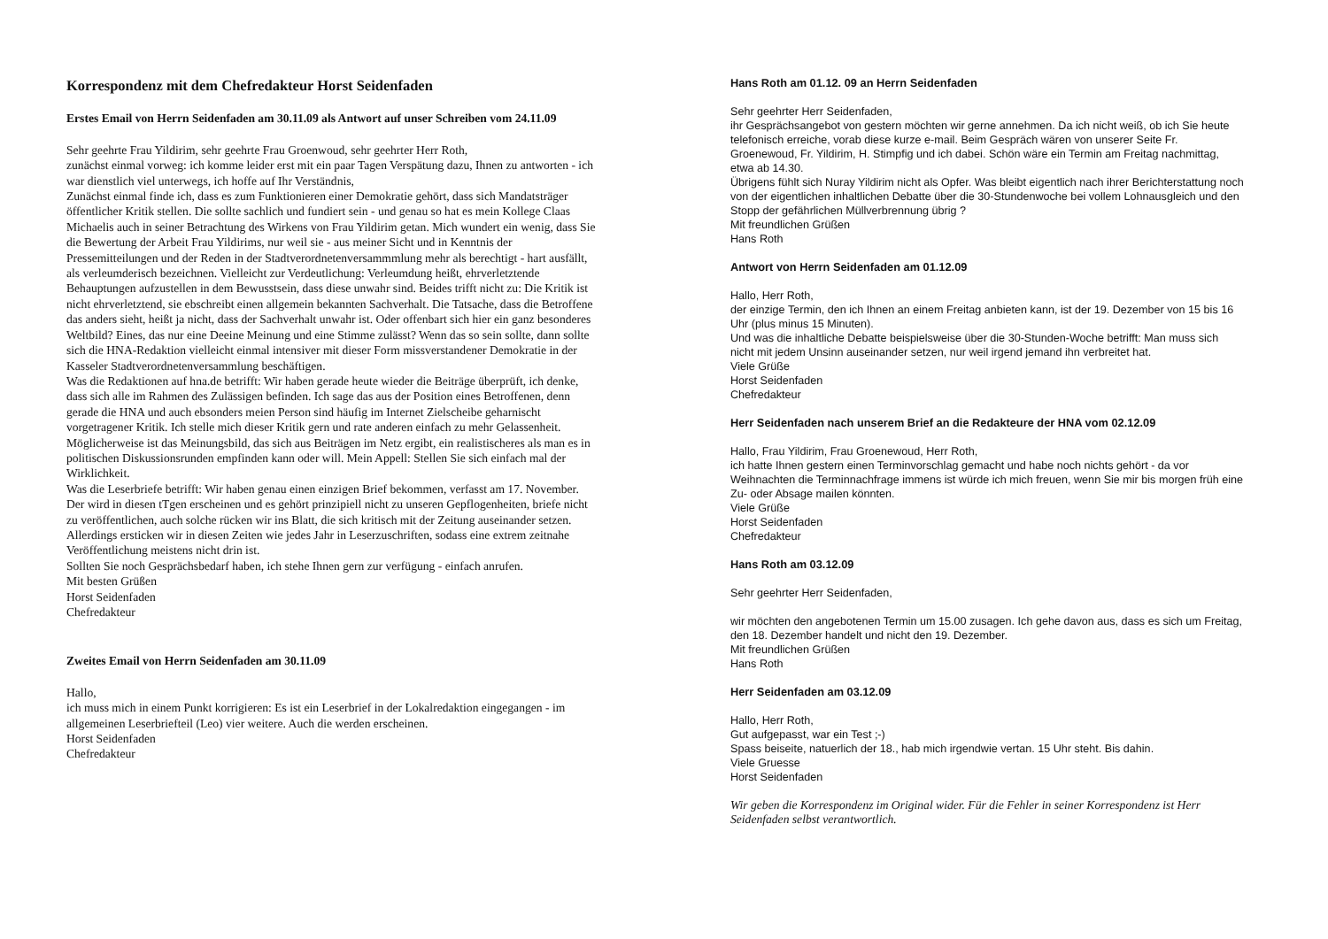Korrespondenz mit dem Chefredakteur Horst Seidenfaden
Erstes Email von Herrn Seidenfaden am 30.11.09 als Antwort auf unser Schreiben vom 24.11.09
Sehr geehrte Frau Yildirim, sehr geehrte Frau Groenwoud, sehr geehrter Herr Roth,
zunächst einmal vorweg: ich komme leider erst mit ein paar Tagen Verspätung dazu, Ihnen zu antworten - ich war dienstlich viel unterwegs, ich hoffe auf Ihr Verständnis,
Zunächst einmal finde ich, dass es zum Funktionieren einer Demokratie gehört, dass sich Mandatsträger öffentlicher Kritik stellen. Die sollte sachlich und fundiert sein - und genau so hat es mein Kollege Claas Michaelis auch in seiner Betrachtung des Wirkens von Frau Yildirim getan. Mich wundert ein wenig, dass Sie die Bewertung der Arbeit Frau Yildirims, nur weil sie - aus meiner Sicht und in Kenntnis der Pressemitteilungen und der Reden in der Stadtverordnetenversammmlung mehr als berechtigt - hart ausfällt, als verleumderisch bezeichnen. Vielleicht zur Verdeutlichung: Verleumdung heißt, ehrverletztende Behauptungen aufzustellen in dem Bewusstsein, dass diese unwahr sind. Beides trifft nicht zu: Die Kritik ist nicht ehrverletztend, sie ebschreibt einen allgemein bekannten Sachverhalt. Die Tatsache, dass die Betroffene das anders sieht, heißt ja nicht, dass der Sachverhalt unwahr ist. Oder offenbart sich hier ein ganz besonderes Weltbild? Eines, das nur eine Deeine Meinung und eine Stimme zulässt? Wenn das so sein sollte, dann sollte sich die HNA-Redaktion vielleicht einmal intensiver mit dieser Form missverstandener Demokratie in der Kasseler Stadtverordnetenversammlung beschäftigen.
Was die Redaktionen auf hna.de betrifft: Wir haben gerade heute wieder die Beiträge überprüft, ich denke, dass sich alle im Rahmen des Zulässigen befinden. Ich sage das aus der Position eines Betroffenen, denn gerade die HNA und auch ebsonders meien Person sind häufig im Internet Zielscheibe geharnischt vorgetragener Kritik. Ich stelle mich dieser Kritik gern und rate anderen einfach zu mehr Gelassenheit. Möglicherweise ist das Meinungsbild, das sich aus Beiträgen im Netz ergibt, ein realistischeres als man es in politischen Diskussionsrunden empfinden kann oder will. Mein Appell: Stellen Sie sich einfach mal der Wirklichkeit.
Was die Leserbriefe betrifft: Wir haben genau einen einzigen Brief bekommen, verfasst am 17. November. Der wird in diesen tTgen erscheinen und es gehört prinzipiell nicht zu unseren Gepflogenheiten, briefe nicht zu veröffentlichen, auch solche rücken wir ins Blatt, die sich kritisch mit der Zeitung auseinander setzen. Allerdings ersticken wir in diesen Zeiten wie jedes Jahr in Leserzuschriften, sodass eine extrem zeitnahe Veröffentlichung meistens nicht drin ist.
Sollten Sie noch Gesprächsbedarf haben, ich stehe Ihnen gern zur verfügung - einfach anrufen.
Mit besten Grüßen
Horst Seidenfaden
Chefredakteur
Zweites Email von Herrn Seidenfaden am 30.11.09
Hallo,
ich muss mich in einem Punkt korrigieren: Es ist ein Leserbrief in der Lokalredaktion eingegangen - im allgemeinen Leserbriefteil (Leo) vier weitere. Auch die werden erscheinen.
Horst Seidenfaden
Chefredakteur
Hans Roth am 01.12. 09 an Herrn Seidenfaden
Sehr geehrter Herr Seidenfaden,
ihr Gesprächsangebot von gestern möchten wir gerne annehmen. Da ich nicht weiß, ob ich Sie heute telefonisch erreiche, vorab diese kurze e-mail. Beim Gespräch wären von unserer Seite Fr. Groenewoud, Fr. Yildirim, H. Stimpfig und ich dabei. Schön wäre ein Termin am Freitag nachmittag, etwa ab 14.30.
Übrigens fühlt sich Nuray Yildirim nicht als Opfer. Was bleibt eigentlich nach ihrer Berichterstattung noch von der eigentlichen inhaltlichen Debatte über die 30-Stundenwoche bei vollem Lohnausgleich und den Stopp der gefährlichen Müllverbrennung übrig ?
Mit freundlichen Grüßen
Hans Roth
Antwort von Herrn Seidenfaden am 01.12.09
Hallo, Herr Roth,
der einzige Termin, den ich Ihnen an einem Freitag anbieten kann, ist der 19. Dezember von 15 bis 16 Uhr (plus minus 15 Minuten).
Und was die inhaltliche Debatte beispielsweise über die 30-Stunden-Woche betrifft: Man muss sich nicht mit jedem Unsinn auseinander setzen, nur weil irgend jemand ihn verbreitet hat.
Viele Grüße
Horst Seidenfaden
Chefredakteur
Herr Seidenfaden nach unserem Brief an die Redakteure der HNA vom 02.12.09
Hallo, Frau Yildirim, Frau Groenewoud, Herr Roth,
ich hatte Ihnen gestern einen Terminvorschlag gemacht und habe noch nichts gehört - da vor Weihnachten die Terminnachfrage immens ist würde ich mich freuen, wenn Sie mir bis morgen früh eine Zu- oder Absage mailen könnten.
Viele Grüße
Horst Seidenfaden
Chefredakteur
Hans Roth am 03.12.09
Sehr geehrter Herr Seidenfaden,
wir möchten den angebotenen Termin um 15.00 zusagen. Ich gehe davon aus, dass es sich um Freitag, den 18. Dezember handelt und nicht den 19. Dezember.
Mit freundlichen Grüßen
Hans Roth
Herr Seidenfaden am 03.12.09
Hallo, Herr Roth,
Gut aufgepasst, war ein Test ;-)
Spass beiseite, natuerlich der 18., hab mich irgendwie vertan. 15 Uhr steht. Bis dahin.
Viele Gruesse
Horst Seidenfaden
Wir geben die Korrespondenz im Original wider. Für die Fehler in seiner Korrespondenz ist Herr Seidenfaden selbst verantwortlich.